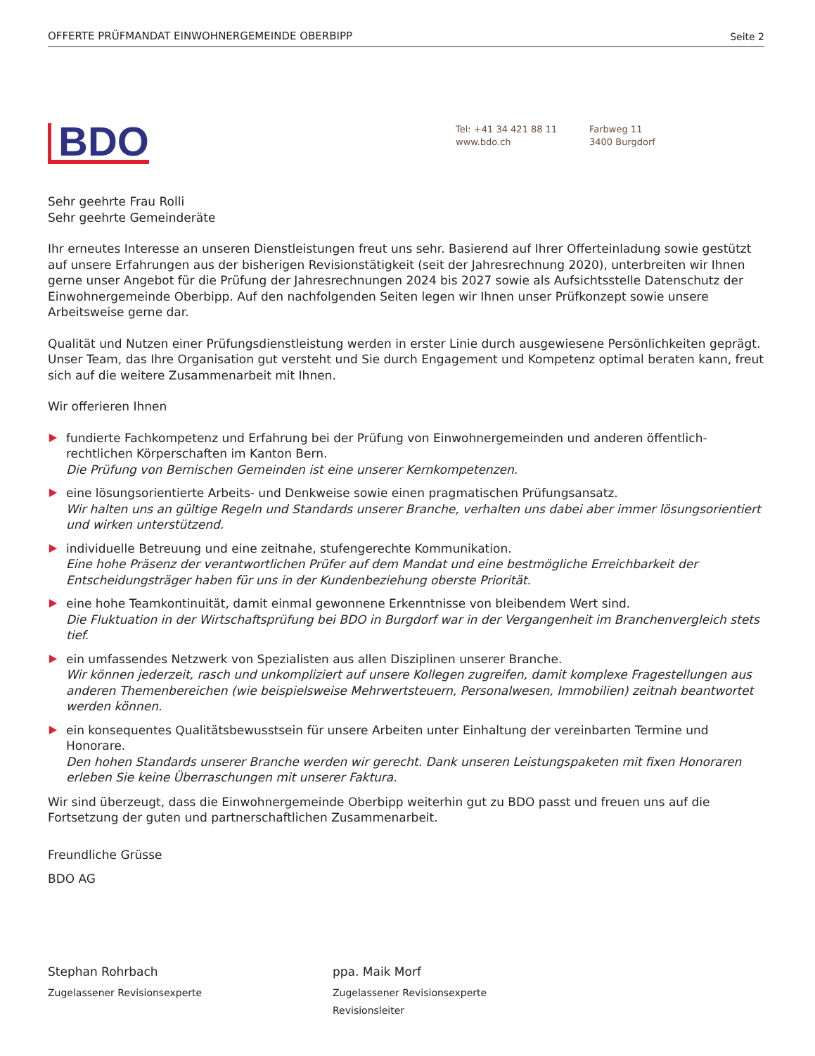OFFERTE PRÜFMANDAT EINWOHNERGEMEINDE OBERBIPP Seite 2
BDO
Tel: +41 34 421 88 11
www.bdo.ch
Farbweg 11
3400 Burgdorf
Sehr geehrte Frau Rolli
Sehr geehrte Gemeinderäte
Ihr erneutes Interesse an unseren Dienstleistungen freut uns sehr. Basierend auf Ihrer Offerteinladung sowie gestützt auf unsere Erfahrungen aus der bisherigen Revisionstätigkeit (seit der Jahresrechnung 2020), unterbreiten wir Ihnen gerne unser Angebot für die Prüfung der Jahresrechnungen 2024 bis 2027 sowie als Aufsichtsstelle Datenschutz der Einwohnergemeinde Oberbipp. Auf den nachfolgenden Seiten legen wir Ihnen unser Prüfkonzept sowie unsere Arbeitsweise gerne dar.
Qualität und Nutzen einer Prüfungsdienstleistung werden in erster Linie durch ausgewiesene Persönlichkeiten geprägt. Unser Team, das Ihre Organisation gut versteht und Sie durch Engagement und Kompetenz optimal beraten kann, freut sich auf die weitere Zusammenarbeit mit Ihnen.
Wir offerieren Ihnen
fundierte Fachkompetenz und Erfahrung bei der Prüfung von Einwohnergemeinden und anderen öffentlich-rechtlichen Körperschaften im Kanton Bern.
Die Prüfung von Bernischen Gemeinden ist eine unserer Kernkompetenzen.
eine lösungsorientierte Arbeits- und Denkweise sowie einen pragmatischen Prüfungsansatz.
Wir halten uns an gültige Regeln und Standards unserer Branche, verhalten uns dabei aber immer lösungsorientiert und wirken unterstützend.
individuelle Betreuung und eine zeitnahe, stufengerechte Kommunikation.
Eine hohe Präsenz der verantwortlichen Prüfer auf dem Mandat und eine bestmögliche Erreichbarkeit der Entscheidungsträger haben für uns in der Kundenbeziehung oberste Priorität.
eine hohe Teamkontinuität, damit einmal gewonnene Erkenntnisse von bleibendem Wert sind.
Die Fluktuation in der Wirtschaftsprüfung bei BDO in Burgdorf war in der Vergangenheit im Branchenvergleich stets tief.
ein umfassendes Netzwerk von Spezialisten aus allen Disziplinen unserer Branche.
Wir können jederzeit, rasch und unkompliziert auf unsere Kollegen zugreifen, damit komplexe Fragestellungen aus anderen Themenbereichen (wie beispielsweise Mehrwertsteuern, Personalwesen, Immobilien) zeitnah beantwortet werden können.
ein konsequentes Qualitätsbewusstsein für unsere Arbeiten unter Einhaltung der vereinbarten Termine und Honorare.
Den hohen Standards unserer Branche werden wir gerecht. Dank unseren Leistungspaketen mit fixen Honoraren erleben Sie keine Überraschungen mit unserer Faktura.
Wir sind überzeugt, dass die Einwohnergemeinde Oberbipp weiterhin gut zu BDO passt und freuen uns auf die Fortsetzung der guten und partnerschaftlichen Zusammenarbeit.
Freundliche Grüsse
BDO AG
Stephan Rohrbach
Zugelassener Revisionsexperte
ppa. Maik Morf
Zugelassener Revisionsexperte
Revisionsleiter